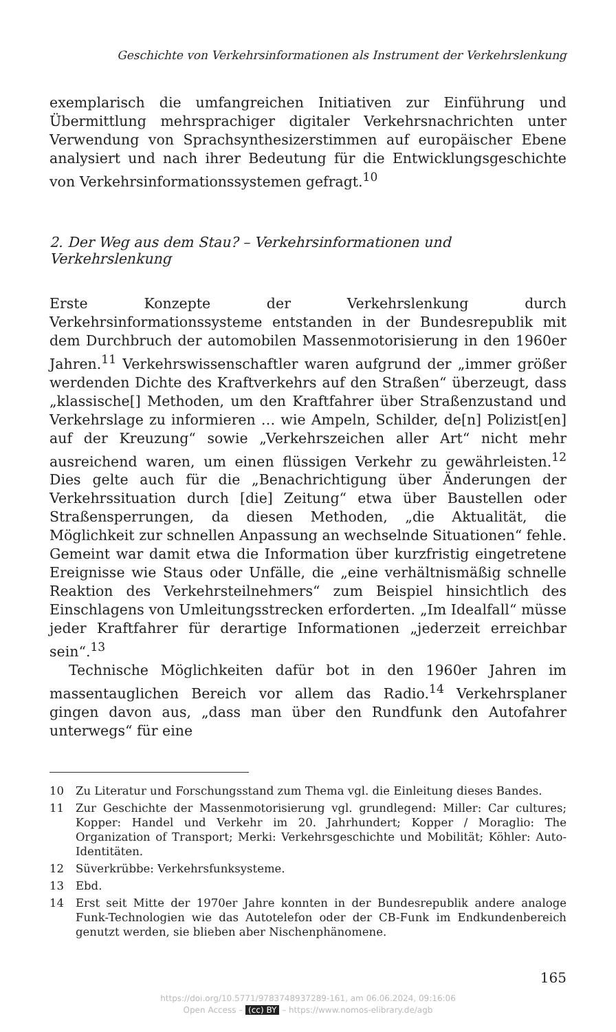Geschichte von Verkehrsinformationen als Instrument der Verkehrslenkung
exemplarisch die umfangreichen Initiativen zur Einführung und Übermittlung mehrsprachiger digitaler Verkehrsnachrichten unter Verwendung von Sprachsynthesizerstimmen auf europäischer Ebene analysiert und nach ihrer Bedeutung für die Entwicklungsgeschichte von Verkehrsinformationssystemen gefragt.<sup>10</sup>
2. Der Weg aus dem Stau? – Verkehrsinformationen und Verkehrslenkung
Erste Konzepte der Verkehrslenkung durch Verkehrsinformationssysteme entstanden in der Bundesrepublik mit dem Durchbruch der automobilen Massenmotorisierung in den 1960er Jahren.<sup>11</sup> Verkehrswissenschaftler waren aufgrund der „immer größer werdenden Dichte des Kraftverkehrs auf den Straßen“ überzeugt, dass „klassische[] Methoden, um den Kraftfahrer über Straßenzustand und Verkehrslage zu informieren … wie Ampeln, Schilder, de[n] Polizist[en] auf der Kreuzung“ sowie „Verkehrszeichen aller Art“ nicht mehr ausreichend waren, um einen flüssigen Verkehr zu gewährleisten.<sup>12</sup> Dies gelte auch für die „Benachrichtigung über Änderungen der Verkehrssituation durch [die] Zeitung“ etwa über Baustellen oder Straßensperrungen, da diesen Methoden, „die Aktualität, die Möglichkeit zur schnellen Anpassung an wechselnde Situationen“ fehle. Gemeint war damit etwa die Information über kurzfristig eingetretene Ereignisse wie Staus oder Unfälle, die „eine verhältnismäßig schnelle Reaktion des Verkehrsteilnehmers“ zum Beispiel hinsichtlich des Einschlagens von Umleitungsstrecken erforderten. „Im Idealfall“ müsse jeder Kraftfahrer für derartige Informationen „jederzeit erreichbar sein“.<sup>13</sup>
Technische Möglichkeiten dafür bot in den 1960er Jahren im massentauglichen Bereich vor allem das Radio.<sup>14</sup> Verkehrsplaner gingen davon aus, „dass man über den Rundfunk den Autofahrer unterwegs“ für eine
10 Zu Literatur und Forschungsstand zum Thema vgl. die Einleitung dieses Bandes.
11 Zur Geschichte der Massenmotorisierung vgl. grundlegend: Miller: Car cultures; Kopper: Handel und Verkehr im 20. Jahrhundert; Kopper / Moraglio: The Organization of Transport; Merki: Verkehrsgeschichte und Mobilität; Köhler: Auto-Identitäten.
12 Süverkrübbe: Verkehrsfunksysteme.
13 Ebd.
14 Erst seit Mitte der 1970er Jahre konnten in der Bundesrepublik andere analoge Funk-Technologien wie das Autotelefon oder der CB-Funk im Endkundenbereich genutzt werden, sie blieben aber Nischenphänomene.
165
https://doi.org/10.5771/9783748937289-161, am 06.06.2024, 09:16:06
Open Access – (cc) BY – https://www.nomos-elibrary.de/agb